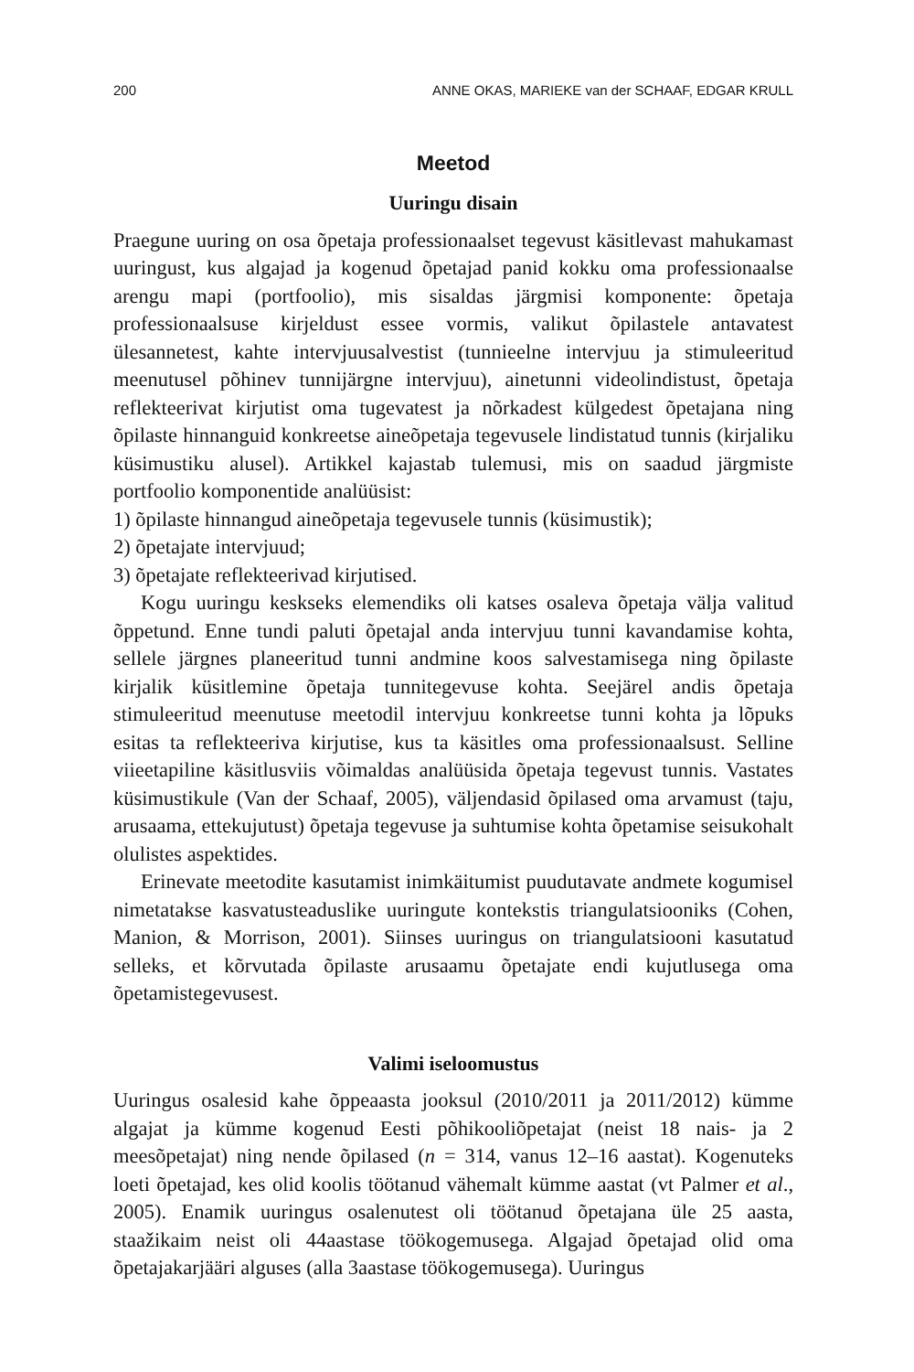200 ANNE OKAS, MARIEKE van der SCHAAF, EDGAR KRULL
Meetod
Uuringu disain
Praegune uuring on osa õpetaja professionaalset tegevust käsitlevast mahukamast uuringust, kus algajad ja kogenud õpetajad panid kokku oma professionaalse arengu mapi (portfoolio), mis sisaldas järgmisi komponente: õpetaja professionaalsuse kirjeldust essee vormis, valikut õpilastele antavatest ülesannetest, kahte intervjuusalvestist (tunnieelne intervjuu ja stimuleeritud meenutusel põhinev tunnijärgne intervjuu), ainetunni videolindistust, õpetaja reflekteerivat kirjutist oma tugevatest ja nõrkadest külgedest õpetajana ning õpilaste hinnanguid konkreetse aineõpetaja tegevusele lindistatud tunnis (kirjaliku küsimustiku alusel). Artikkel kajastab tulemusi, mis on saadud järgmiste portfoolio komponentide analüüsist:
1) õpilaste hinnangud aineõpetaja tegevusele tunnis (küsimustik);
2) õpetajate intervjuud;
3) õpetajate reflekteerivad kirjutised.
Kogu uuringu keskseks elemendiks oli katses osaleva õpetaja välja valitud õppetund. Enne tundi paluti õpetajal anda intervjuu tunni kavandamise kohta, sellele järgnes planeeritud tunni andmine koos salvestamisega ning õpilaste kirjalik küsitlemine õpetaja tunnitegevuse kohta. Seejärel andis õpetaja stimuleeritud meenutuse meetodil intervjuu konkreetse tunni kohta ja lõpuks esitas ta reflekteeriva kirjutise, kus ta käsitles oma professionaalsust. Selline viieetapiline käsitlusviis võimaldas analüüsida õpetaja tegevust tunnis. Vastates küsimustikule (Van der Schaaf, 2005), väljendasid õpilased oma arvamust (taju, arusaama, ettekujutust) õpetaja tegevuse ja suhtumise kohta õpetamise seisukohalt olulistes aspektides.
Erinevate meetodite kasutamist inimkäitumist puudutavate andmete kogumisel nimetatakse kasvatusteaduslike uuringute kontekstis triangulatsiooniks (Cohen, Manion, & Morrison, 2001). Siinses uuringus on triangulatsiooni kasutatud selleks, et kõrvutada õpilaste arusaamu õpetajate endi kujutlusega oma õpetamistegevusest.
Valimi iseloomustus
Uuringus osalesid kahe õppeaasta jooksul (2010/2011 ja 2011/2012) kümme algajat ja kümme kogenud Eesti põhikooliõpetajat (neist 18 nais- ja 2 meesõpetajat) ning nende õpilased (n = 314, vanus 12–16 aastat). Kogenuteks loeti õpetajad, kes olid koolis töötanud vähemalt kümme aastat (vt Palmer et al., 2005). Enamik uuringus osalenutest oli töötanud õpetajana üle 25 aasta, staažikaim neist oli 44aastase töökogemusega. Algajad õpetajad olid oma õpetajakarjääri alguses (alla 3aastase töökogemusega). Uuringus